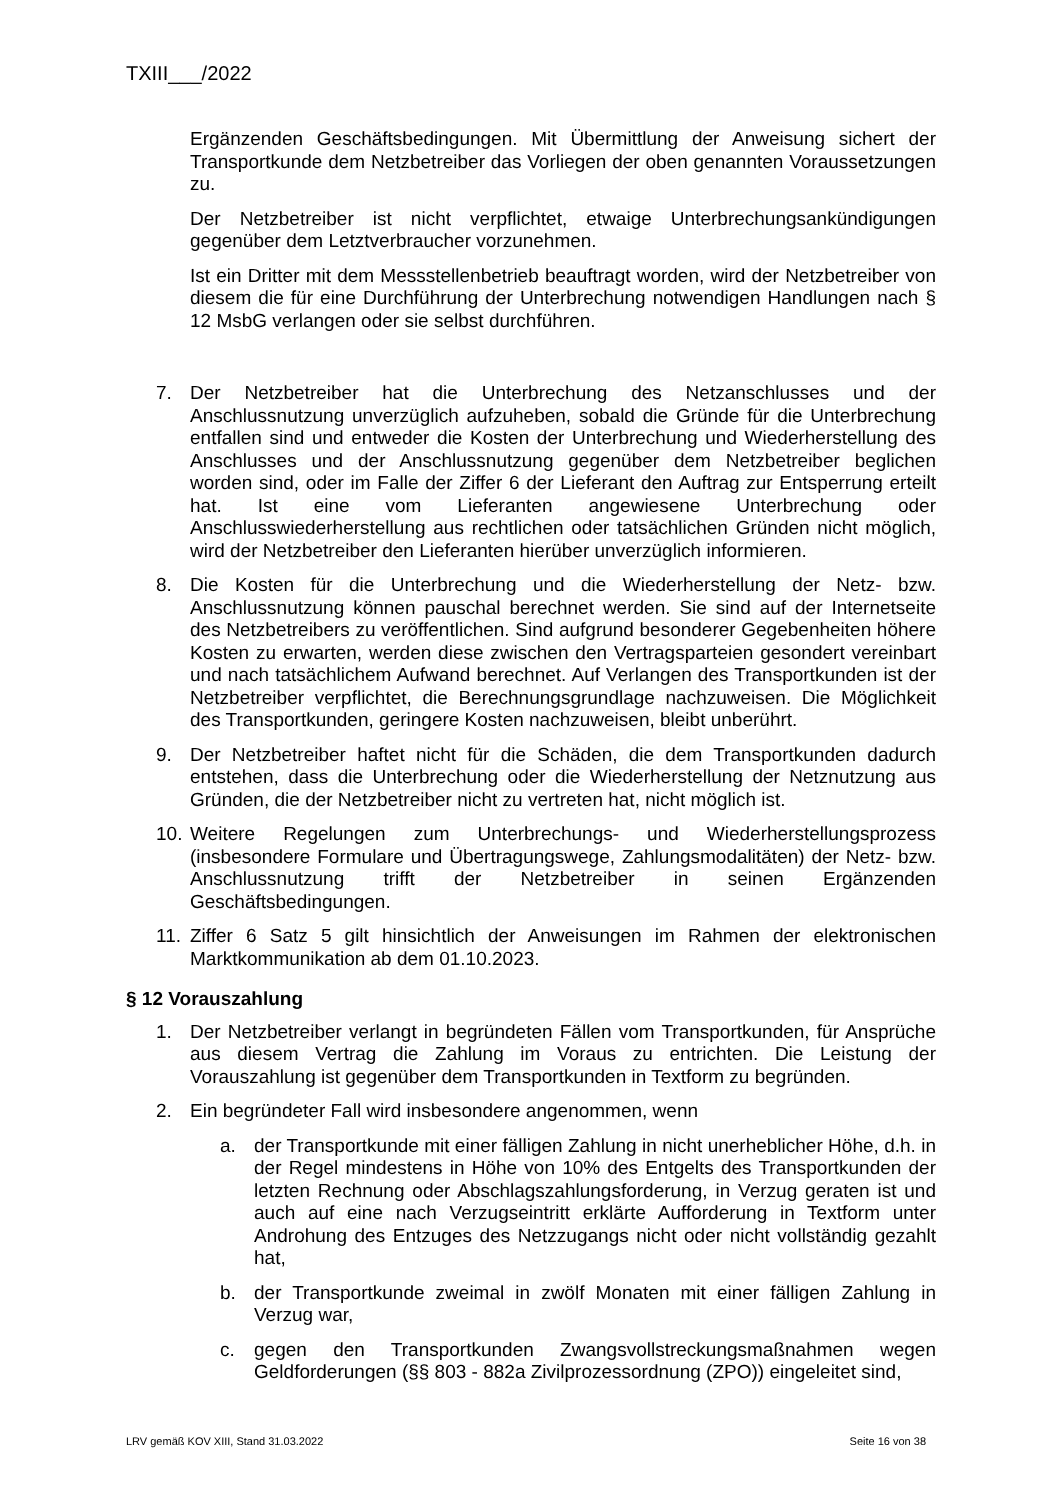TXIII___/2022
Ergänzenden Geschäftsbedingungen. Mit Übermittlung der Anweisung sichert der Transportkunde dem Netzbetreiber das Vorliegen der oben genannten Voraussetzungen zu.
Der Netzbetreiber ist nicht verpflichtet, etwaige Unterbrechungsankündigungen gegenüber dem Letztverbraucher vorzunehmen.
Ist ein Dritter mit dem Messstellenbetrieb beauftragt worden, wird der Netzbetreiber von diesem die für eine Durchführung der Unterbrechung notwendigen Handlungen nach § 12 MsbG verlangen oder sie selbst durchführen.
7. Der Netzbetreiber hat die Unterbrechung des Netzanschlusses und der Anschlussnutzung unverzüglich aufzuheben, sobald die Gründe für die Unterbrechung entfallen sind und entweder die Kosten der Unterbrechung und Wiederherstellung des Anschlusses und der Anschlussnutzung gegenüber dem Netzbetreiber beglichen worden sind, oder im Falle der Ziffer 6 der Lieferant den Auftrag zur Entsperrung erteilt hat. Ist eine vom Lieferanten angewiesene Unterbrechung oder Anschlusswiederherstellung aus rechtlichen oder tatsächlichen Gründen nicht möglich, wird der Netzbetreiber den Lieferanten hierüber unverzüglich informieren.
8. Die Kosten für die Unterbrechung und die Wiederherstellung der Netz- bzw. Anschlussnutzung können pauschal berechnet werden. Sie sind auf der Internetseite des Netzbetreibers zu veröffentlichen. Sind aufgrund besonderer Gegebenheiten höhere Kosten zu erwarten, werden diese zwischen den Vertragsparteien gesondert vereinbart und nach tatsächlichem Aufwand berechnet. Auf Verlangen des Transportkunden ist der Netzbetreiber verpflichtet, die Berechnungsgrundlage nachzuweisen. Die Möglichkeit des Transportkunden, geringere Kosten nachzuweisen, bleibt unberührt.
9. Der Netzbetreiber haftet nicht für die Schäden, die dem Transportkunden dadurch entstehen, dass die Unterbrechung oder die Wiederherstellung der Netznutzung aus Gründen, die der Netzbetreiber nicht zu vertreten hat, nicht möglich ist.
10. Weitere Regelungen zum Unterbrechungs- und Wiederherstellungsprozess (insbesondere Formulare und Übertragungswege, Zahlungsmodalitäten) der Netz- bzw. Anschlussnutzung trifft der Netzbetreiber in seinen Ergänzenden Geschäftsbedingungen.
11. Ziffer 6 Satz 5 gilt hinsichtlich der Anweisungen im Rahmen der elektronischen Marktkommunikation ab dem 01.10.2023.
§ 12 Vorauszahlung
1. Der Netzbetreiber verlangt in begründeten Fällen vom Transportkunden, für Ansprüche aus diesem Vertrag die Zahlung im Voraus zu entrichten. Die Leistung der Vorauszahlung ist gegenüber dem Transportkunden in Textform zu begründen.
2. Ein begründeter Fall wird insbesondere angenommen, wenn
a. der Transportkunde mit einer fälligen Zahlung in nicht unerheblicher Höhe, d.h. in der Regel mindestens in Höhe von 10% des Entgelts des Transportkunden der letzten Rechnung oder Abschlagszahlungsforderung, in Verzug geraten ist und auch auf eine nach Verzugseintritt erklärte Aufforderung in Textform unter Androhung des Entzuges des Netzzugangs nicht oder nicht vollständig gezahlt hat,
b. der Transportkunde zweimal in zwölf Monaten mit einer fälligen Zahlung in Verzug war,
c. gegen den Transportkunden Zwangsvollstreckungsmaßnahmen wegen Geldforderungen (§§ 803 - 882a Zivilprozessordnung (ZPO)) eingeleitet sind,
LRV gemäß KOV XIII, Stand 31.03.2022 Seite 16 von 38